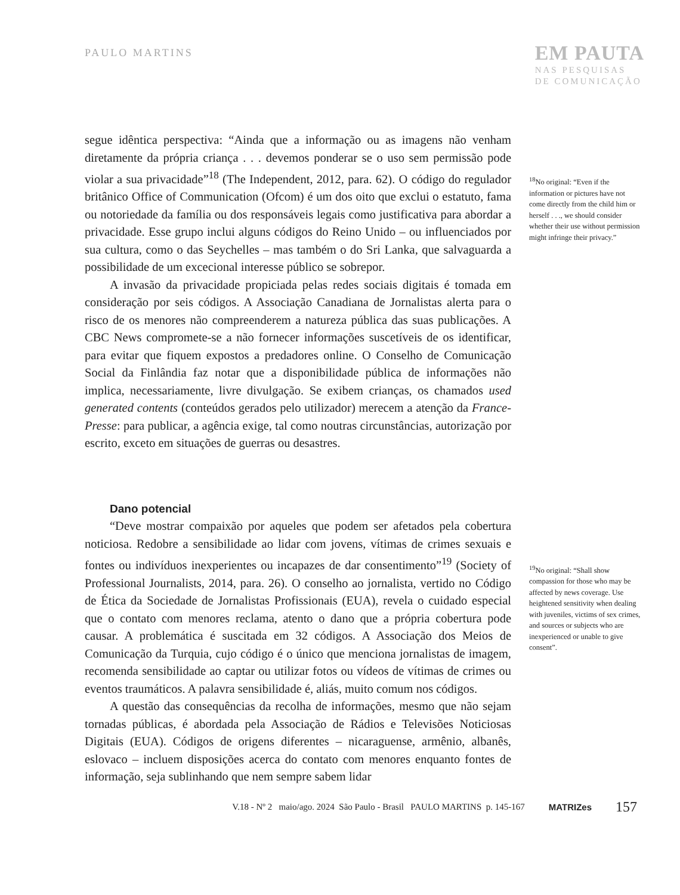PAULO MARTINS
EM PAUTA
NAS PESQUISAS
DE COMUNICAÇÃO
segue idêntica perspectiva: “Ainda que a informação ou as imagens não venham diretamente da própria criança . . . devemos ponderar se o uso sem permissão pode violar a sua privacidade”<sup>18</sup> (The Independent, 2012, para. 62). O código do regulador britânico Office of Communication (Ofcom) é um dos oito que exclui o estatuto, fama ou notoriedade da família ou dos responsáveis legais como justificativa para abordar a privacidade. Esse grupo inclui alguns códigos do Reino Unido – ou influenciados por sua cultura, como o das Seychelles – mas também o do Sri Lanka, que salvaguarda a possibilidade de um excecional interesse público se sobrepor.
A invasão da privacidade propiciada pelas redes sociais digitais é tomada em consideração por seis códigos. A Associação Canadiana de Jornalistas alerta para o risco de os menores não compreenderem a natureza pública das suas publicações. A CBC News compromete-se a não fornecer informações suscetíveis de os identificar, para evitar que fiquem expostos a predadores online. O Conselho de Comunicação Social da Finlândia faz notar que a disponibilidade pública de informações não implica, necessariamente, livre divulgação. Se exibem crianças, os chamados used generated contents (conteúdos gerados pelo utilizador) merecem a atenção da France-Presse: para publicar, a agência exige, tal como noutras circunstâncias, autorização por escrito, exceto em situações de guerras ou desastres.
<sup>18</sup> No original: “Even if the information or pictures have not come directly from the child him or herself . . ., we should consider whether their use without permission might infringe their privacy.”
Dano potencial
“Deve mostrar compaixão por aqueles que podem ser afetados pela cobertura noticiosa. Redobre a sensibilidade ao lidar com jovens, vítimas de crimes sexuais e fontes ou indivíduos inexperientes ou incapazes de dar consentimento”<sup>19</sup> (Society of Professional Journalists, 2014, para. 26). O conselho ao jornalista, vertido no Código de Ética da Sociedade de Jornalistas Profissionais (EUA), revela o cuidado especial que o contato com menores reclama, atento o dano que a própria cobertura pode causar. A problemática é suscitada em 32 códigos. A Associação dos Meios de Comunicação da Turquia, cujo código é o único que menciona jornalistas de imagem, recomenda sensibilidade ao captar ou utilizar fotos ou vídeos de vítimas de crimes ou eventos traumáticos. A palavra sensibilidade é, aliás, muito comum nos códigos.
A questão das consequências da recolha de informações, mesmo que não sejam tornadas públicas, é abordada pela Associação de Rádios e Televisões Noticiosas Digitais (EUA). Códigos de origens diferentes – nicaraguense, armênio, albanês, eslovaco – incluem disposições acerca do contato com menores enquanto fontes de informação, seja sublinhando que nem sempre sabem lidar
<sup>19</sup> No original: “Shall show compassion for those who may be affected by news coverage. Use heightened sensitivity when dealing with juveniles, victims of sex crimes, and sources or subjects who are inexperienced or unable to give consent”.
V.18 - Nº 2 maio/ago. 2024 São Paulo - Brasil PAULO MARTINS p. 145-167 MATRIZes 157